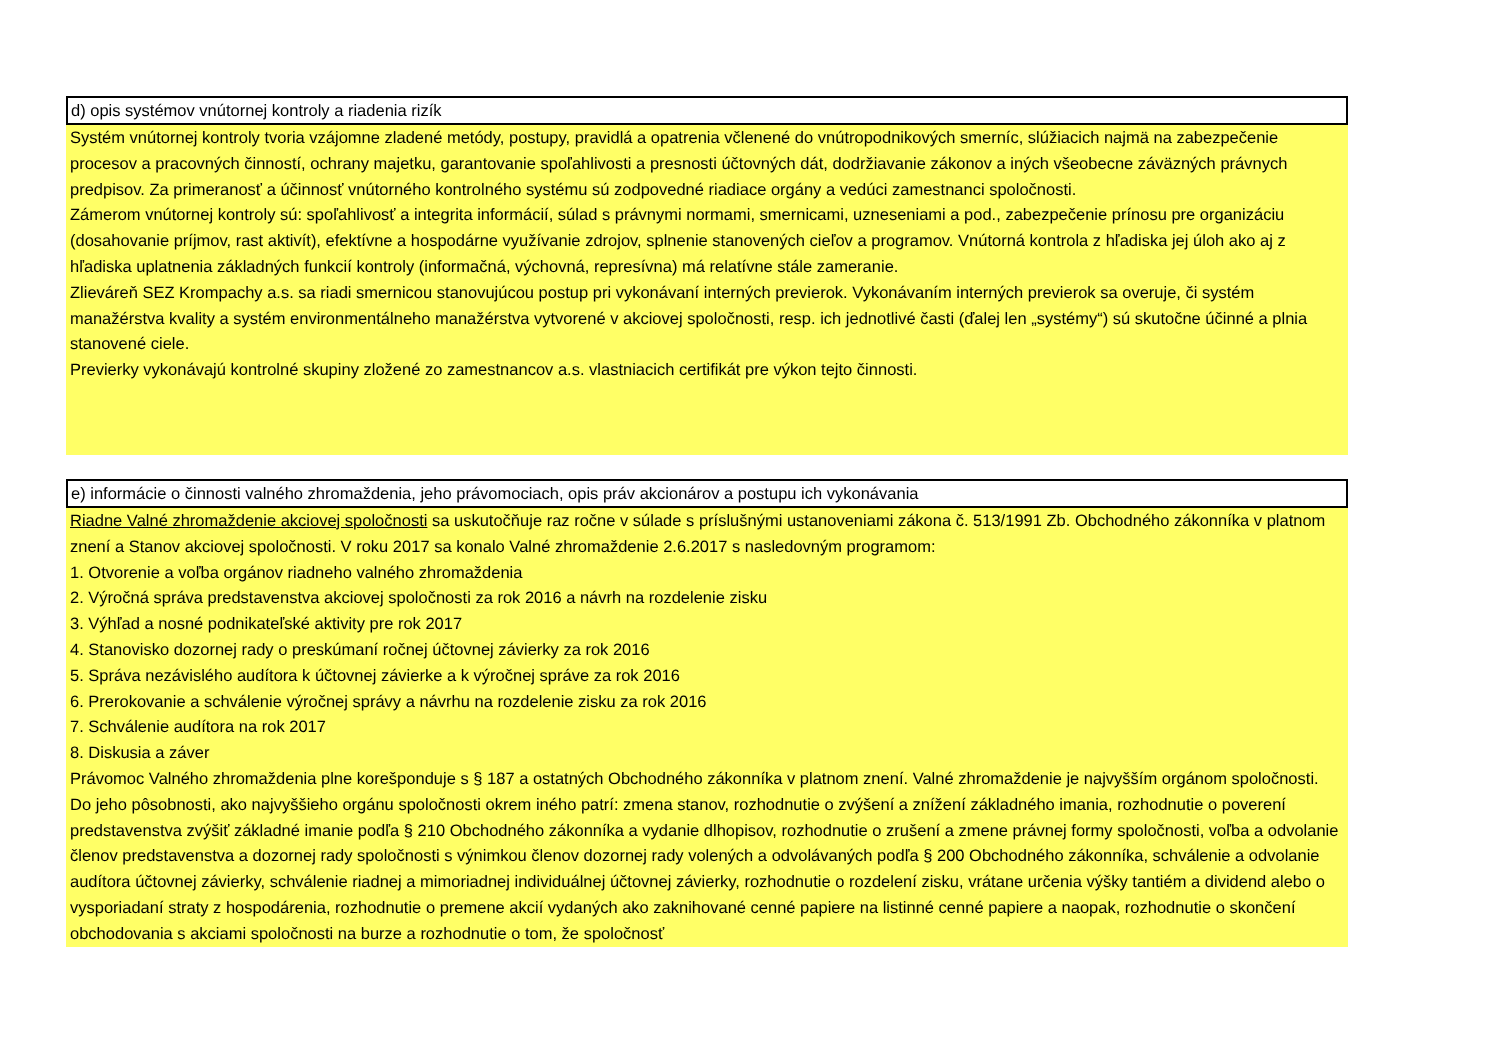d) opis systémov vnútornej kontroly a riadenia rizík
Systém vnútornej kontroly tvoria vzájomne zladené metódy, postupy, pravidlá a opatrenia včlenené do vnútropodnikových smerníc, slúžiacich najmä na zabezpečenie procesov a pracovných činností, ochrany majetku, garantovanie spoľahlivosti a presnosti účtovných dát, dodržiavanie zákonov a iných všeobecne záväzných právnych predpisov. Za primeranosť a účinnosť vnútorného kontrolného systému sú zodpovedné riadiace orgány a vedúci zamestnanci spoločnosti.
Zámerom vnútornej kontroly sú: spoľahlivosť a integrita informácií, súlad s právnymi normami, smernicami, uzneseniami a pod., zabezpečenie prínosu pre organizáciu (dosahovanie príjmov, rast aktivít), efektívne a hospodárne využívanie zdrojov, splnenie stanovených cieľov a programov. Vnútorná kontrola z hľadiska jej úloh ako aj z hľadiska uplatnenia základných funkcií kontroly (informačná, výchovná, represívna) má relatívne stále zameranie.
Zlieváreň SEZ Krompachy a.s. sa riadi smernicou stanovujúcou postup pri vykonávaní interných previerok. Vykonávaním interných previerok sa overuje, či systém manažérstva kvality a systém environmentálneho manažérstva vytvorené v akciovej spoločnosti, resp. ich jednotlivé časti (ďalej len „systémy“) sú skutočne účinné a plnia stanovené ciele.
Previerky vykonávajú kontrolné skupiny zložené zo zamestnancov a.s. vlastniacich certifikát pre výkon tejto činnosti.
e) informácie o činnosti valného zhromaždenia, jeho právomociach, opis práv akcionárov a postupu ich vykonávania
Riadne Valné zhromaždenie akciovej spoločnosti sa uskutočňuje raz ročne v súlade s príslušnými ustanoveniami zákona č. 513/1991 Zb. Obchodného zákonníka v platnom znení a Stanov akciovej spoločnosti. V roku 2017 sa konalo Valné zhromaždenie 2.6.2017 s nasledovným programom:
1. Otvorenie a voľba orgánov riadneho valného zhromaždenia
2. Výročná správa predstavenstva akciovej spoločnosti za rok 2016 a návrh na rozdelenie zisku
3. Výhľad a nosné podnikateľské aktivity pre rok 2017
4. Stanovisko dozornej rady o preskúmaní ročnej účtovnej závierky za rok 2016
5. Správa nezávislého audítora k účtovnej závierke a k výročnej správe za rok 2016
6. Prerokovanie a schválenie výročnej správy a návrhu na rozdelenie zisku za rok 2016
7. Schválenie audítora na rok 2017
8. Diskusia a záver
Právomoc Valného zhromaždenia plne korešponduje s § 187 a ostatných Obchodného zákonníka v platnom znení. Valné zhromaždenie je najvyšším orgánom spoločnosti.
Do jeho pôsobnosti, ako najvyššieho orgánu spoločnosti okrem iného patrí: zmena stanov, rozhodnutie o zvýšení a znížení základného imania, rozhodnutie o poverení predstavenstva zvýšiť základné imanie podľa § 210 Obchodného zákonníka a vydanie dlhopisov, rozhodnutie o zrušení a zmene právnej formy spoločnosti, voľba a odvolanie členov predstavenstva a dozornej rady spoločnosti s výnimkou členov dozornej rady volených a odvolávaných podľa § 200 Obchodného zákonníka, schválenie a odvolanie audítora účtovnej závierky, schválenie riadnej a mimoriadnej individuálnej účtovnej závierky, rozhodnutie o rozdelení zisku, vrátane určenia výšky tantiém a dividend alebo o vysporiadaní straty z hospodárenia, rozhodnutie o premene akcií vydaných ako zaknihované cenné papiere na listinné cenné papiere a naopak, rozhodnutie o skončení obchodovania s akciami spoločnosti na burze a rozhodnutie o tom, že spoločnosť